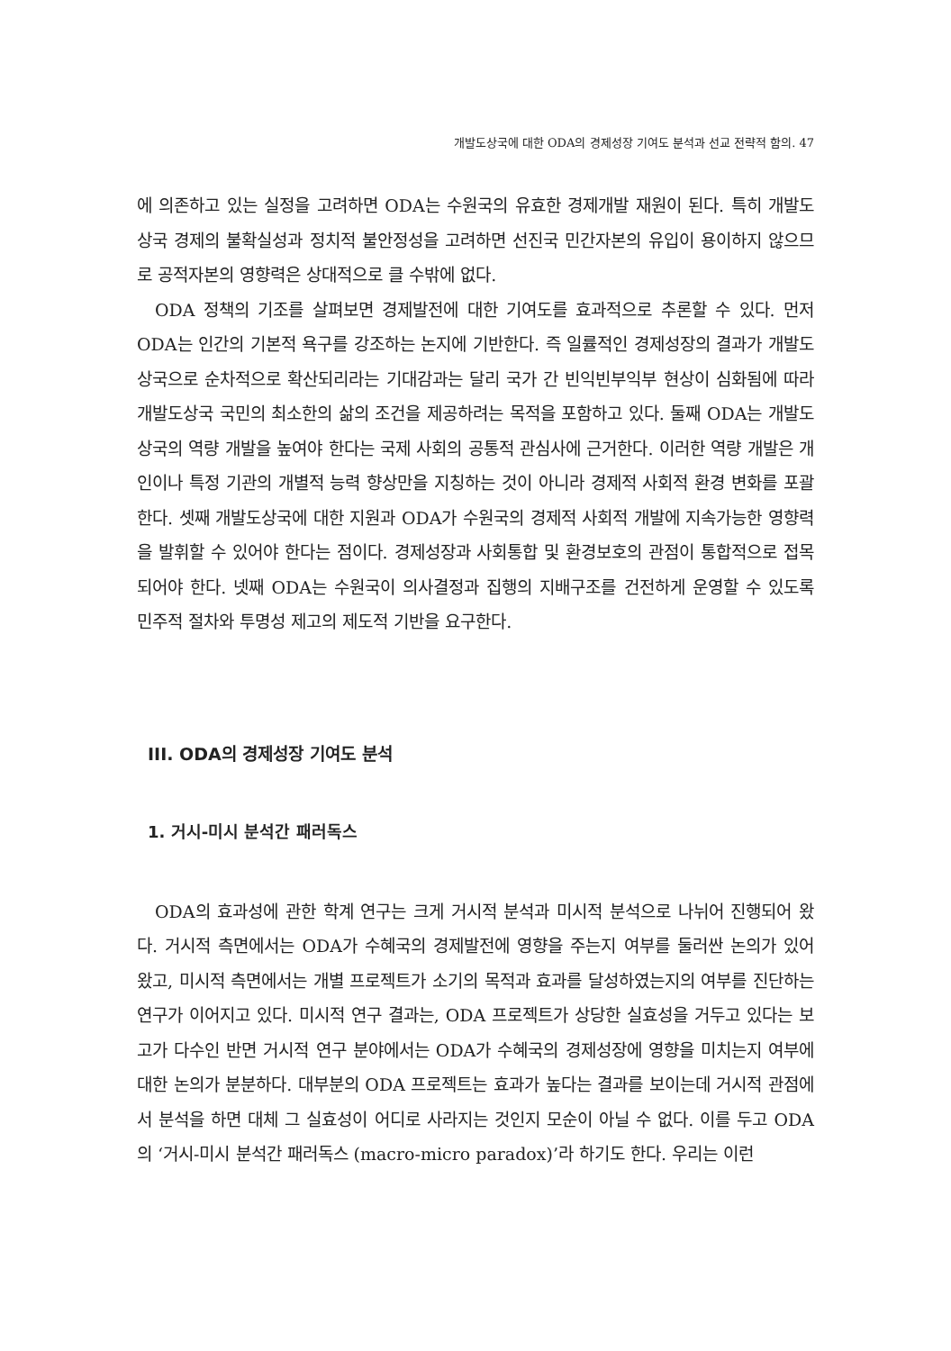개발도상국에 대한 ODA의 경제성장 기여도 분석과 선교 전략적 함의. 47
에 의존하고 있는 실정을 고려하면 ODA는 수원국의 유효한 경제개발 재원이 된다. 특히 개발도상국 경제의 불확실성과 정치적 불안정성을 고려하면 선진국 민간자본의 유입이 용이하지 않으므로 공적자본의 영향력은 상대적으로 클 수밖에 없다.
ODA 정책의 기조를 살펴보면 경제발전에 대한 기여도를 효과적으로 추론할 수 있다. 먼저 ODA는 인간의 기본적 욕구를 강조하는 논지에 기반한다. 즉 일률적인 경제성장의 결과가 개발도상국으로 순차적으로 확산되리라는 기대감과는 달리 국가 간 빈익빈부익부 현상이 심화됨에 따라 개발도상국 국민의 최소한의 삶의 조건을 제공하려는 목적을 포함하고 있다. 둘째 ODA는 개발도상국의 역량 개발을 높여야 한다는 국제 사회의 공통적 관심사에 근거한다. 이러한 역량 개발은 개인이나 특정 기관의 개별적 능력 향상만을 지칭하는 것이 아니라 경제적 사회적 환경 변화를 포괄한다. 셋째 개발도상국에 대한 지원과 ODA가 수원국의 경제적 사회적 개발에 지속가능한 영향력을 발휘할 수 있어야 한다는 점이다. 경제성장과 사회통합 및 환경보호의 관점이 통합적으로 접목되어야 한다. 넷째 ODA는 수원국이 의사결정과 집행의 지배구조를 건전하게 운영할 수 있도록 민주적 절차와 투명성 제고의 제도적 기반을 요구한다.
III. ODA의 경제성장 기여도 분석
1. 거시-미시 분석간 패러독스
ODA의 효과성에 관한 학계 연구는 크게 거시적 분석과 미시적 분석으로 나뉘어 진행되어 왔다. 거시적 측면에서는 ODA가 수혜국의 경제발전에 영향을 주는지 여부를 둘러싼 논의가 있어 왔고, 미시적 측면에서는 개별 프로젝트가 소기의 목적과 효과를 달성하였는지의 여부를 진단하는 연구가 이어지고 있다. 미시적 연구 결과는, ODA 프로젝트가 상당한 실효성을 거두고 있다는 보고가 다수인 반면 거시적 연구 분야에서는 ODA가 수혜국의 경제성장에 영향을 미치는지 여부에 대한 논의가 분분하다. 대부분의 ODA 프로젝트는 효과가 높다는 결과를 보이는데 거시적 관점에서 분석을 하면 대체 그 실효성이 어디로 사라지는 것인지 모순이 아닐 수 없다. 이를 두고 ODA의 ‘거시-미시 분석간 패러독스 (macro-micro paradox)’라 하기도 한다. 우리는 이런